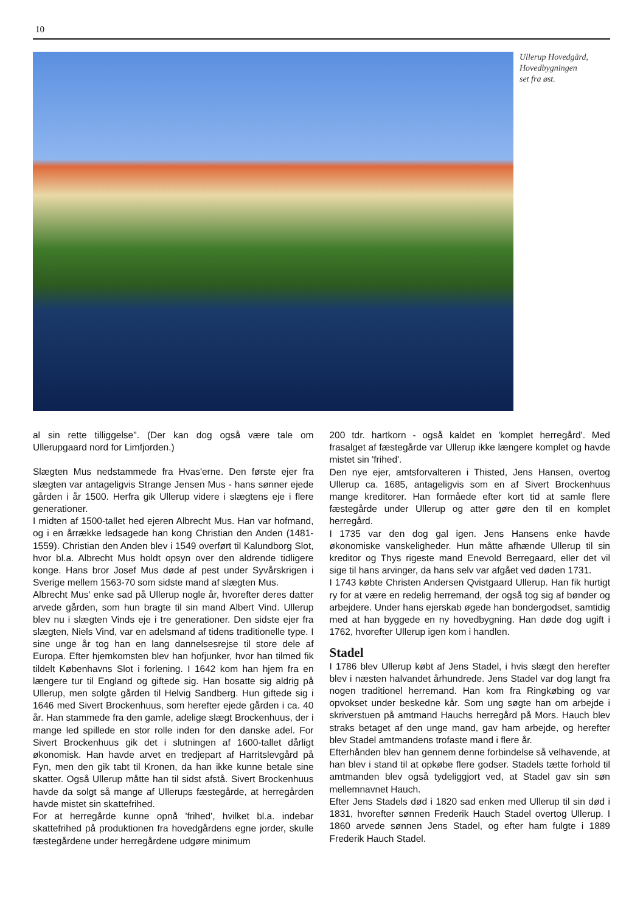10
Ullerup Hovedgård,
Hovedbygningen
set fra øst.
al sin rette tilliggelse". (Der kan dog også være tale om Ullerupgaard nord for Limfjorden.)
Slægten Mus nedstammede fra Hvas'erne. Den første ejer fra slægten var antageligvis Strange Jensen Mus - hans sønner ejede gården i år 1500. Herfra gik Ullerup videre i slægtens eje i flere generationer.
I midten af 1500-tallet hed ejeren Albrecht Mus. Han var hofmand, og i en årrække ledsagede han kong Christian den Anden (1481-1559). Christian den Anden blev i 1549 overført til Kalundborg Slot, hvor bl.a. Albrecht Mus holdt opsyn over den aldrende tidligere konge. Hans bror Josef Mus døde af pest under Syvårskrigen i Sverige mellem 1563-70 som sidste mand af slægten Mus.
Albrecht Mus' enke sad på Ullerup nogle år, hvorefter deres datter arvede gården, som hun bragte til sin mand Albert Vind. Ullerup blev nu i slægten Vinds eje i tre generationer. Den sidste ejer fra slægten, Niels Vind, var en adelsmand af tidens traditionelle type. I sine unge år tog han en lang dannelsesrejse til store dele af Europa. Efter hjemkomsten blev han hofjunker, hvor han tilmed fik tildelt Københavns Slot i forlening. I 1642 kom han hjem fra en længere tur til England og giftede sig. Han bosatte sig aldrig på Ullerup, men solgte gården til Helvig Sandberg. Hun giftede sig i 1646 med Sivert Brockenhuus, som herefter ejede gården i ca. 40 år. Han stammede fra den gamle, adelige slægt Brockenhuus, der i mange led spillede en stor rolle inden for den danske adel. For Sivert Brockenhuus gik det i slutningen af 1600-tallet dårligt økonomisk. Han havde arvet en tredjepart af Harritslevgård på Fyn, men den gik tabt til Kronen, da han ikke kunne betale sine skatter. Også Ullerup måtte han til sidst afstå. Sivert Brockenhuus havde da solgt så mange af Ullerups fæstegårde, at herregården havde mistet sin skattefrihed.
For at herregårde kunne opnå 'frihed', hvilket bl.a. indebar skattefrihed på produktionen fra hovedgårdens egne jorder, skulle fæstegårdene under herregårdene udgøre minimum
200 tdr. hartkorn - også kaldet en 'komplet herregård'. Med frasalget af fæstegårde var Ullerup ikke længere komplet og havde mistet sin 'frihed'.
Den nye ejer, amtsforvalteren i Thisted, Jens Hansen, overtog Ullerup ca. 1685, antageligvis som en af Sivert Brockenhuus mange kreditorer. Han formåede efter kort tid at samle flere fæstegårde under Ullerup og atter gøre den til en komplet herregård.
I 1735 var den dog gal igen. Jens Hansens enke havde økonomiske vanskeligheder. Hun måtte afhænde Ullerup til sin kreditor og Thys rigeste mand Enevold Berregaard, eller det vil sige til hans arvinger, da hans selv var afgået ved døden 1731.
I 1743 købte Christen Andersen Qvistgaard Ullerup. Han fik hurtigt ry for at være en redelig herremand, der også tog sig af bønder og arbejdere. Under hans ejerskab øgede han bondergodset, samtidig med at han byggede en ny hovedbygning. Han døde dog ugift i 1762, hvorefter Ullerup igen kom i handlen.
Stadel
I 1786 blev Ullerup købt af Jens Stadel, i hvis slægt den herefter blev i næsten halvandet århundrede. Jens Stadel var dog langt fra nogen traditionel herremand. Han kom fra Ringkøbing og var opvokset under beskedne kår. Som ung søgte han om arbejde i skriverstuen på amtmand Hauchs herregård på Mors. Hauch blev straks betaget af den unge mand, gav ham arbejde, og herefter blev Stadel amtmandens trofaste mand i flere år.
Efterhånden blev han gennem denne forbindelse så velhavende, at han blev i stand til at opkøbe flere godser. Stadels tætte forhold til amtmanden blev også tydeliggjort ved, at Stadel gav sin søn mellemnavnet Hauch.
Efter Jens Stadels død i 1820 sad enken med Ullerup til sin død i 1831, hvorefter sønnen Frederik Hauch Stadel overtog Ullerup. I 1860 arvede sønnen Jens Stadel, og efter ham fulgte i 1889 Frederik Hauch Stadel.